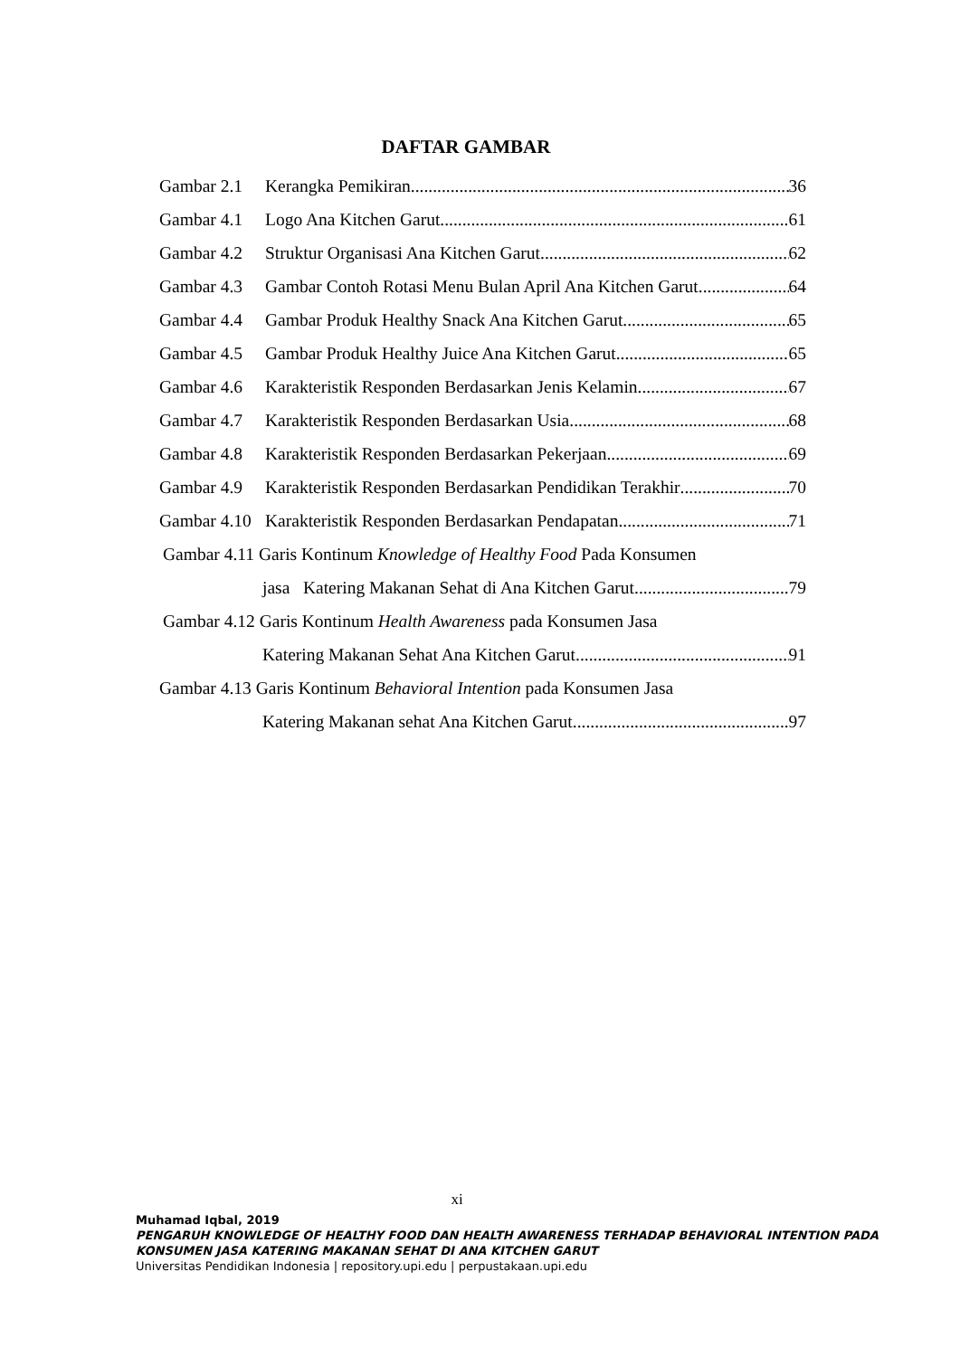DAFTAR GAMBAR
Gambar 2.1 Kerangka Pemikiran 36
Gambar 4.1 Logo Ana Kitchen Garut 61
Gambar 4.2 Struktur Organisasi Ana Kitchen Garut 62
Gambar 4.3 Gambar Contoh Rotasi Menu Bulan April Ana Kitchen Garut 64
Gambar 4.4 Gambar Produk Healthy Snack Ana Kitchen Garut 65
Gambar 4.5 Gambar Produk Healthy Juice Ana Kitchen Garut 65
Gambar 4.6 Karakteristik Responden Berdasarkan Jenis Kelamin 67
Gambar 4.7 Karakteristik Responden Berdasarkan Usia 68
Gambar 4.8 Karakteristik Responden Berdasarkan Pekerjaan 69
Gambar 4.9 Karakteristik Responden Berdasarkan Pendidikan Terakhir 70
Gambar 4.10 Karakteristik Responden Berdasarkan Pendapatan 71
Gambar 4.11 Garis Kontinum Knowledge of Healthy Food Pada Konsumen
jasa Katering Makanan Sehat di Ana Kitchen Garut 79
Gambar 4.12 Garis Kontinum Health Awareness pada Konsumen Jasa
Katering Makanan Sehat Ana Kitchen Garut 91
Gambar 4.13 Garis Kontinum Behavioral Intention pada Konsumen Jasa
Katering Makanan sehat Ana Kitchen Garut 97
xi
Muhamad Iqbal, 2019
PENGARUH KNOWLEDGE OF HEALTHY FOOD DAN HEALTH AWARENESS TERHADAP BEHAVIORAL INTENTION PADA
KONSUMEN JASA KATERING MAKANAN SEHAT DI ANA KITCHEN GARUT
Universitas Pendidikan Indonesia | repository.upi.edu | perpustakaan.upi.edu